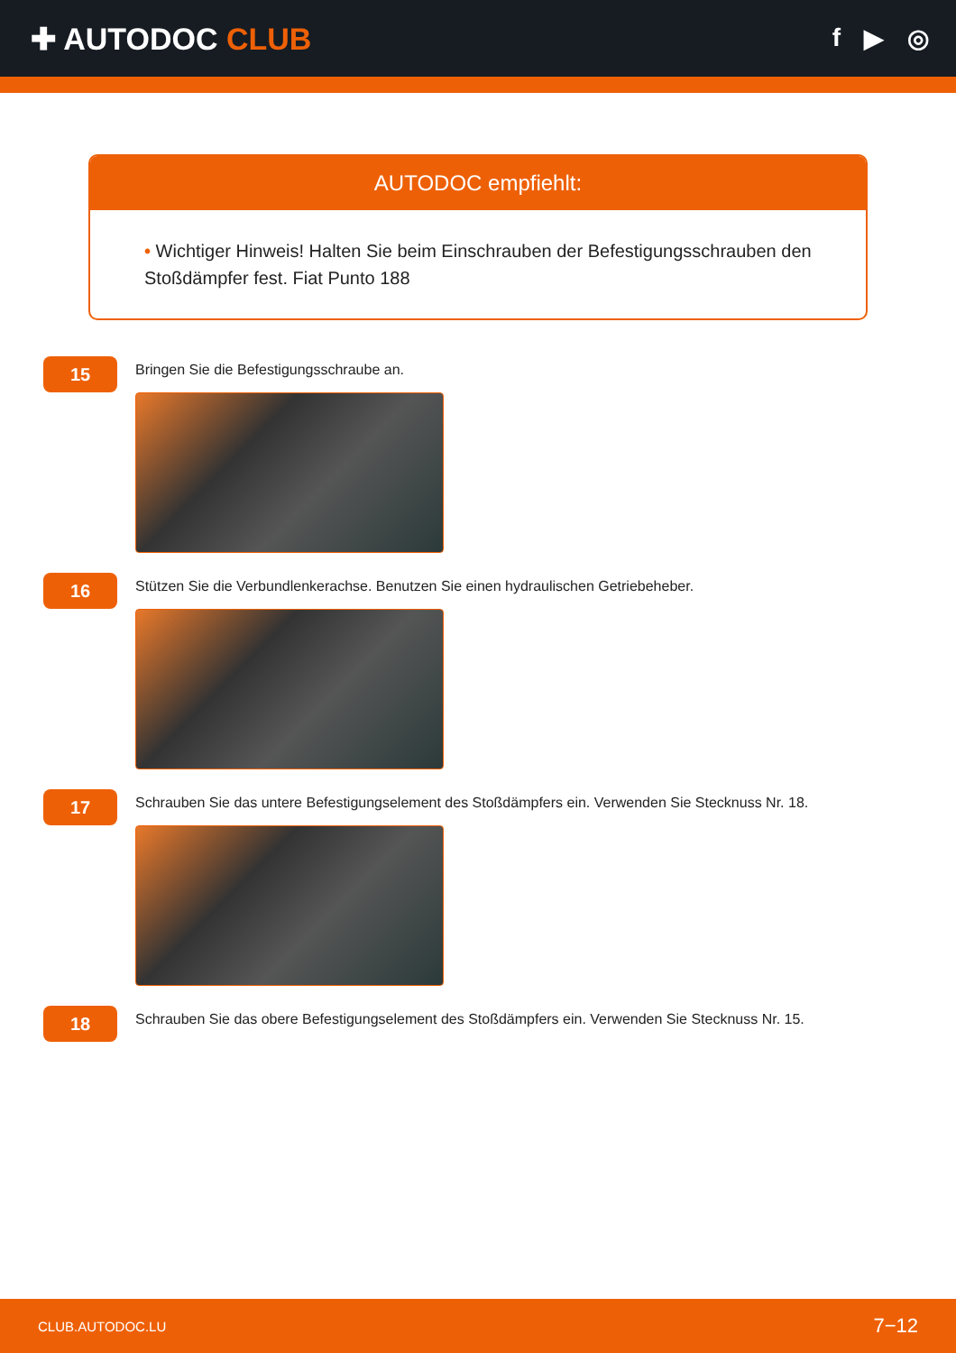✚ AUTODOC CLUB
f ▶ ◎
AUTODOC empfiehlt:
• Wichtiger Hinweis! Halten Sie beim Einschrauben der Befestigungsschrauben den Stoßdämpfer fest. Fiat Punto 188
15
Bringen Sie die Befestigungsschraube an.
16
Stützen Sie die Verbundlenkerachse. Benutzen Sie einen hydraulischen Getriebeheber.
17
Schrauben Sie das untere Befestigungselement des Stoßdämpfers ein. Verwenden Sie Stecknuss Nr. 18.
18
Schrauben Sie das obere Befestigungselement des Stoßdämpfers ein. Verwenden Sie Stecknuss Nr. 15.
CLUB.AUTODOC.LU 7−12